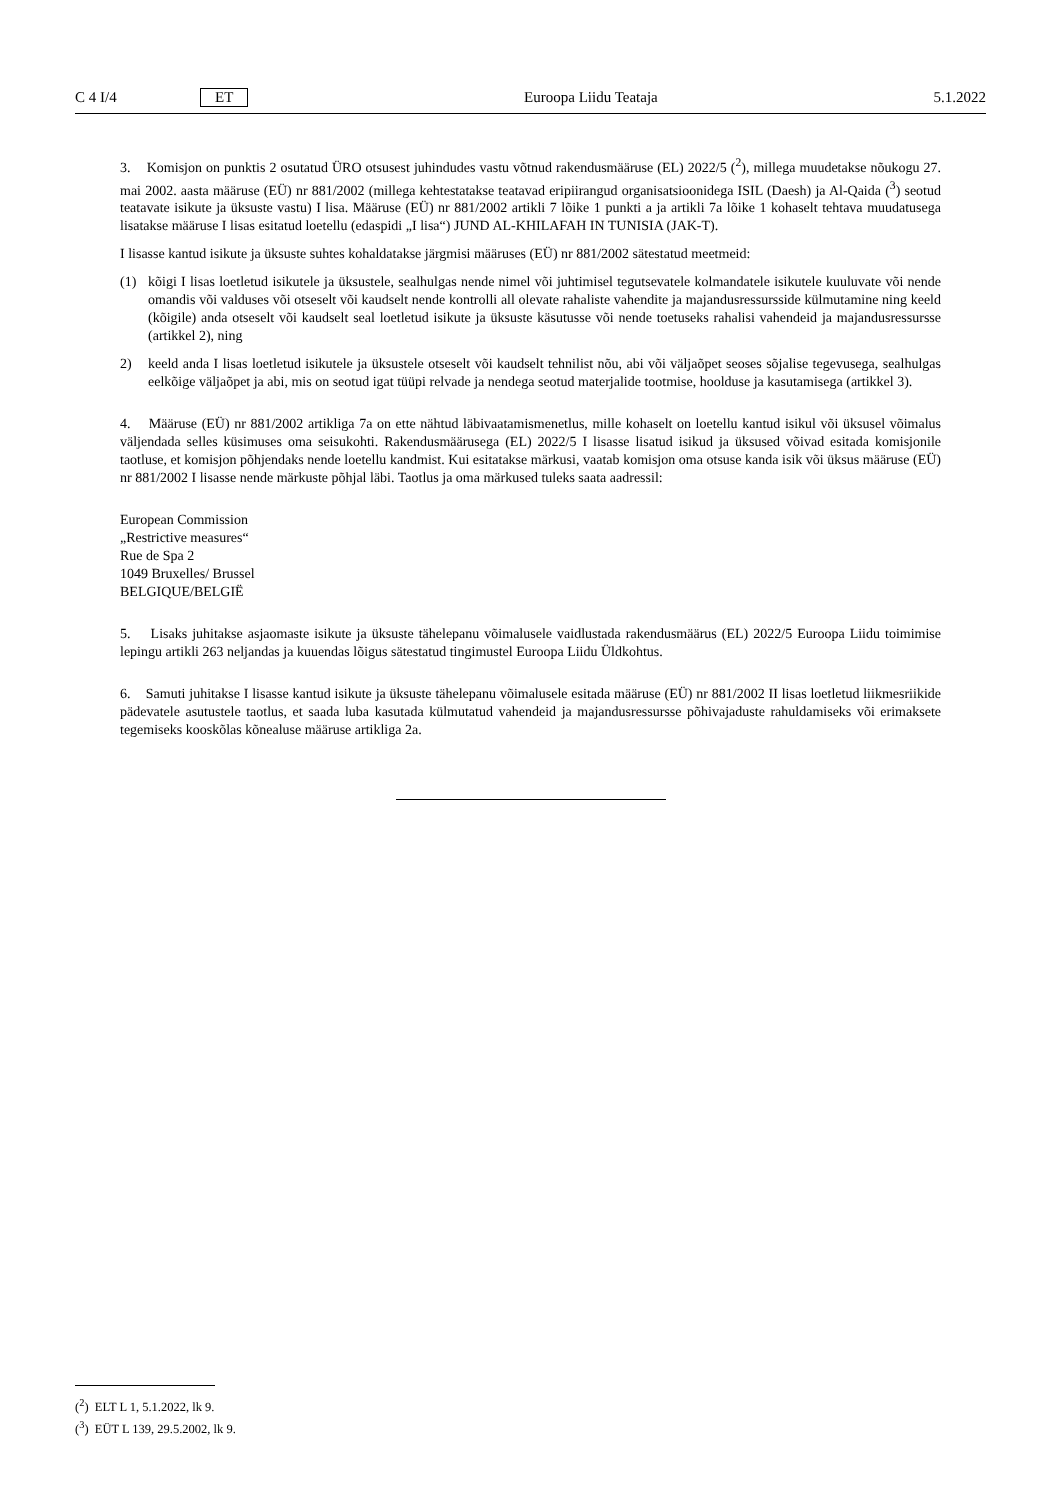C 4 I/4 ET Euroopa Liidu Teataja 5.1.2022
3. Komisjon on punktis 2 osutatud ÜRO otsusest juhindudes vastu võtnud rakendusmääruse (EL) 2022/5 (<sup>2</sup>), millega muudetakse nõukogu 27. mai 2002. aasta määruse (EÜ) nr 881/2002 (millega kehtestatakse teatavad eripiirangud organisatsioonidega ISIL (Daesh) ja Al-Qaida (<sup>3</sup>) seotud teatavate isikute ja üksuste vastu) I lisa. Määruse (EÜ) nr 881/2002 artikli 7 lõike 1 punkti a ja artikli 7a lõike 1 kohaselt tehtava muudatusega lisatakse määruse I lisas esitatud loetellu (edaspidi „I lisa“) JUND AL-KHILAFAH IN TUNISIA (JAK-T).
I lisasse kantud isikute ja üksuste suhtes kohaldatakse järgmisi määruses (EÜ) nr 881/2002 sätestatud meetmeid:
(1) kõigi I lisas loetletud isikutele ja üksustele, sealhulgas nende nimel või juhtimisel tegutsevatele kolmandatele isikutele kuuluvate või nende omandis või valduses või otseselt või kaudselt nende kontrolli all olevate rahaliste vahendite ja majandusressursside külmutamine ning keeld (kõigile) anda otseselt või kaudselt seal loetletud isikute ja üksuste käsutusse või nende toetuseks rahalisi vahendeid ja majandusressursse (artikkel 2), ning
2) keeld anda I lisas loetletud isikutele ja üksustele otseselt või kaudselt tehnilist nõu, abi või väljaõpet seoses sõjalise tegevusega, sealhulgas eelkõige väljaõpet ja abi, mis on seotud igat tüüpi relvade ja nendega seotud materjalide tootmise, hoolduse ja kasutamisega (artikkel 3).
4. Määruse (EÜ) nr 881/2002 artikliga 7a on ette nähtud läbivaatamismenetlus, mille kohaselt on loetellu kantud isikul või üksusel võimalus väljendada selles küsimuses oma seisukohti. Rakendusmäärusega (EL) 2022/5 I lisasse lisatud isikud ja üksused võivad esitada komisjonile taotluse, et komisjon põhjendaks nende loetellu kandmist. Kui esitatakse märkusi, vaatab komisjon oma otsuse kanda isik või üksus määruse (EÜ) nr 881/2002 I lisasse nende märkuste põhjal läbi. Taotlus ja oma märkused tuleks saata aadressil:
European Commission
„Restrictive measures“
Rue de Spa 2
1049 Bruxelles/ Brussel
BELGIQUE/BELGIË
5. Lisaks juhitakse asjaomaste isikute ja üksuste tähelepanu võimalusele vaidlustada rakendusmäärus (EL) 2022/5 Euroopa Liidu toimimise lepingu artikli 263 neljandas ja kuuendas lõigus sätestatud tingimustel Euroopa Liidu Üldkohtus.
6. Samuti juhitakse I lisasse kantud isikute ja üksuste tähelepanu võimalusele esitada määruse (EÜ) nr 881/2002 II lisas loetletud liikmesriikide pädevatele asutustele taotlus, et saada luba kasutada külmutatud vahendeid ja majandusressursse põhivajaduste rahuldamiseks või erimaksete tegemiseks kooskõlas kõnealuse määruse artikliga 2a.
(<sup>2</sup>) ELT L 1, 5.1.2022, lk 9.
(<sup>3</sup>) EÜT L 139, 29.5.2002, lk 9.